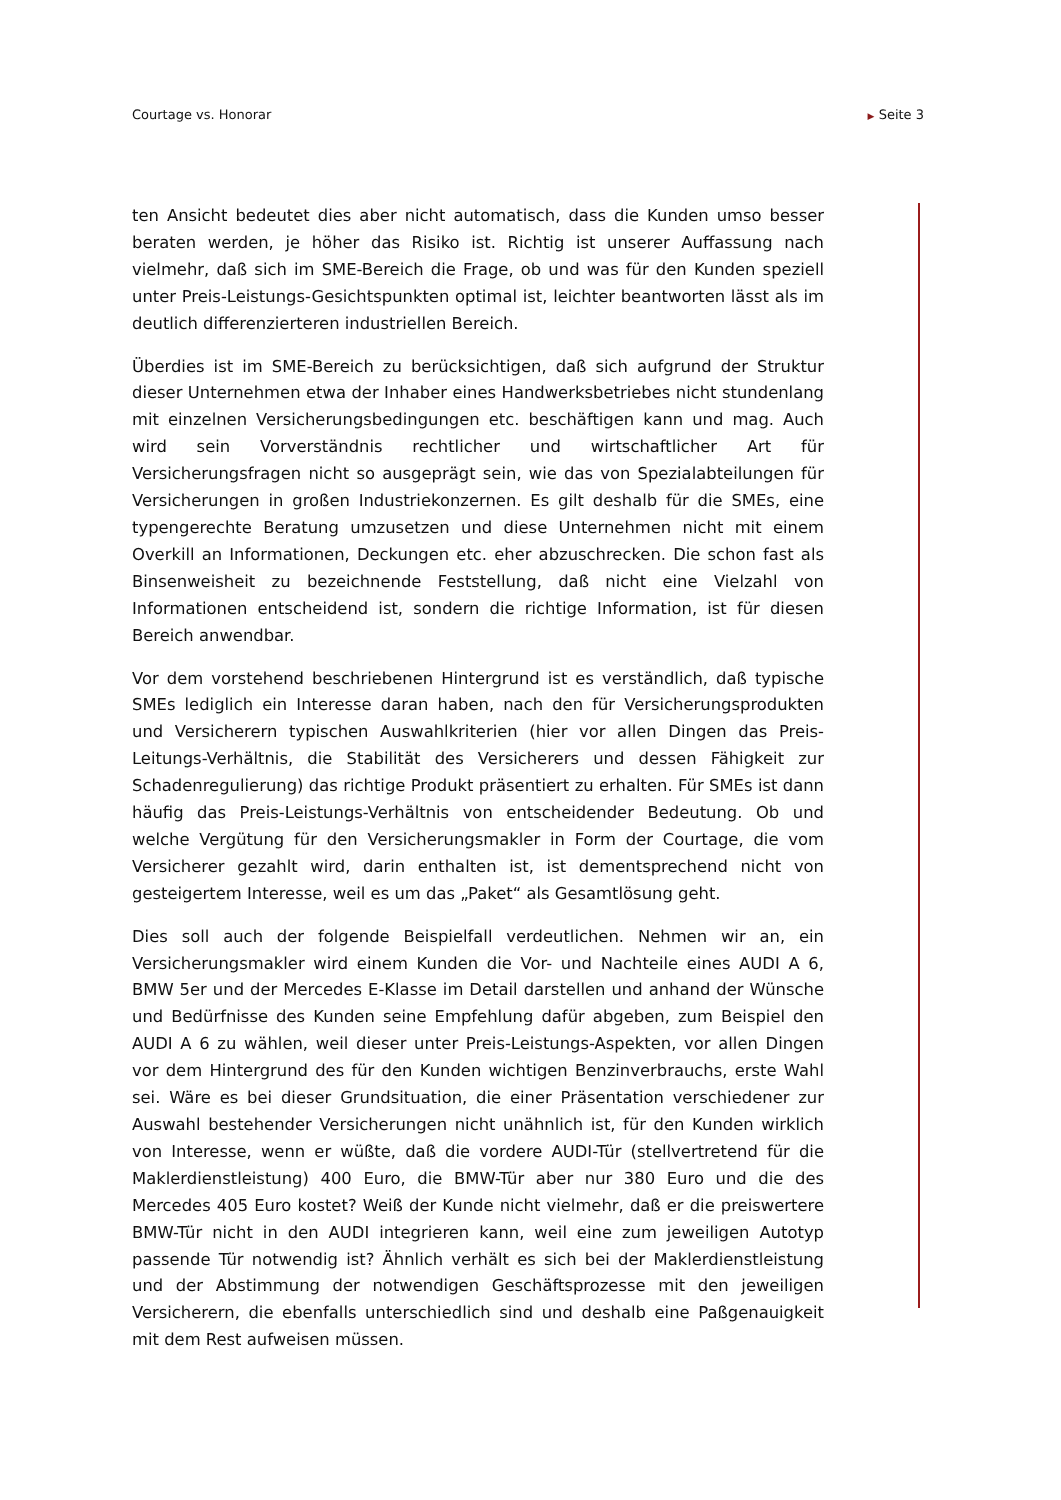Courtage vs. Honorar
▶ Seite 3
ten Ansicht bedeutet dies aber nicht automatisch, dass die Kunden umso besser beraten werden, je höher das Risiko ist. Richtig ist unserer Auffassung nach vielmehr, daß sich im SME-Bereich die Frage, ob und was für den Kunden speziell unter Preis-Leistungs-Gesichtspunkten optimal ist, leichter beantworten lässt als im deutlich differenzierteren industriellen Bereich.
Überdies ist im SME-Bereich zu berücksichtigen, daß sich aufgrund der Struktur dieser Unternehmen etwa der Inhaber eines Handwerksbetriebes nicht stundenlang mit einzelnen Versicherungsbedingungen etc. beschäftigen kann und mag. Auch wird sein Vorverständnis rechtlicher und wirtschaftlicher Art für Versicherungsfragen nicht so ausgeprägt sein, wie das von Spezialabteilungen für Versicherungen in großen Industriekonzernen. Es gilt deshalb für die SMEs, eine typengerechte Beratung umzusetzen und diese Unternehmen nicht mit einem Overkill an Informationen, Deckungen etc. eher abzuschrecken. Die schon fast als Binsenweisheit zu bezeichnende Feststellung, daß nicht eine Vielzahl von Informationen entscheidend ist, sondern die richtige Information, ist für diesen Bereich anwendbar.
Vor dem vorstehend beschriebenen Hintergrund ist es verständlich, daß typische SMEs lediglich ein Interesse daran haben, nach den für Versicherungsprodukten und Versicherern typischen Auswahlkriterien (hier vor allen Dingen das Preis-Leitungs-Verhältnis, die Stabilität des Versicherers und dessen Fähigkeit zur Schadenregulierung) das richtige Produkt präsentiert zu erhalten. Für SMEs ist dann häufig das Preis-Leistungs-Verhältnis von entscheidender Bedeutung. Ob und welche Vergütung für den Versicherungsmakler in Form der Courtage, die vom Versicherer gezahlt wird, darin enthalten ist, ist dementsprechend nicht von gesteigertem Interesse, weil es um das „Paket“ als Gesamtlösung geht.
Dies soll auch der folgende Beispielfall verdeutlichen. Nehmen wir an, ein Versicherungsmakler wird einem Kunden die Vor- und Nachteile eines AUDI A 6, BMW 5er und der Mercedes E-Klasse im Detail darstellen und anhand der Wünsche und Bedürfnisse des Kunden seine Empfehlung dafür abgeben, zum Beispiel den AUDI A 6 zu wählen, weil dieser unter Preis-Leistungs-Aspekten, vor allen Dingen vor dem Hintergrund des für den Kunden wichtigen Benzinverbrauchs, erste Wahl sei. Wäre es bei dieser Grundsituation, die einer Präsentation verschiedener zur Auswahl bestehender Versicherungen nicht unähnlich ist, für den Kunden wirklich von Interesse, wenn er wüßte, daß die vordere AUDI-Tür (stellvertretend für die Maklerdienstleistung) 400 Euro, die BMW-Tür aber nur 380 Euro und die des Mercedes 405 Euro kostet? Weiß der Kunde nicht vielmehr, daß er die preiswertere BMW-Tür nicht in den AUDI integrieren kann, weil eine zum jeweiligen Autotyp passende Tür notwendig ist? Ähnlich verhält es sich bei der Maklerdienstleistung und der Abstimmung der notwendigen Geschäftsprozesse mit den jeweiligen Versicherern, die ebenfalls unterschiedlich sind und deshalb eine Paßgenauigkeit mit dem Rest aufweisen müssen.